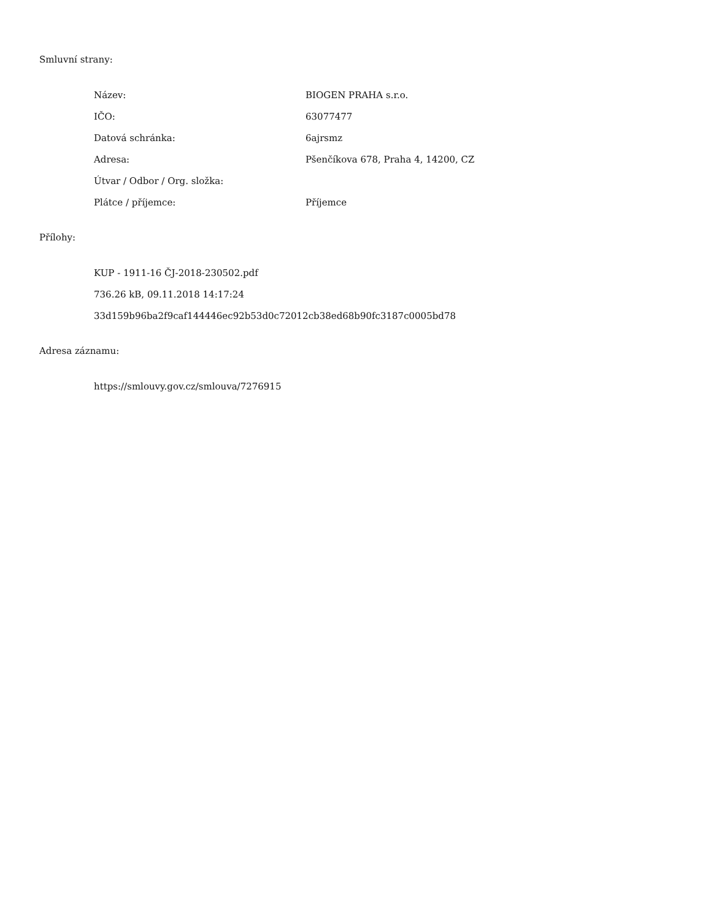Smluvní strany:
| Název: | BIOGEN PRAHA s.r.o. |
| IČO: | 63077477 |
| Datová schránka: | 6ajrsmz |
| Adresa: | Pšenčíkova 678, Praha 4, 14200, CZ |
| Útvar / Odbor / Org. složka: | |
| Plátce / příjemce: | Příjemce |
Přílohy:
KUP - 1911-16 ČJ-2018-230502.pdf
736.26 kB, 09.11.2018 14:17:24
33d159b96ba2f9caf144446ec92b53d0c72012cb38ed68b90fc3187c0005bd78
Adresa záznamu:
https://smlouvy.gov.cz/smlouva/7276915